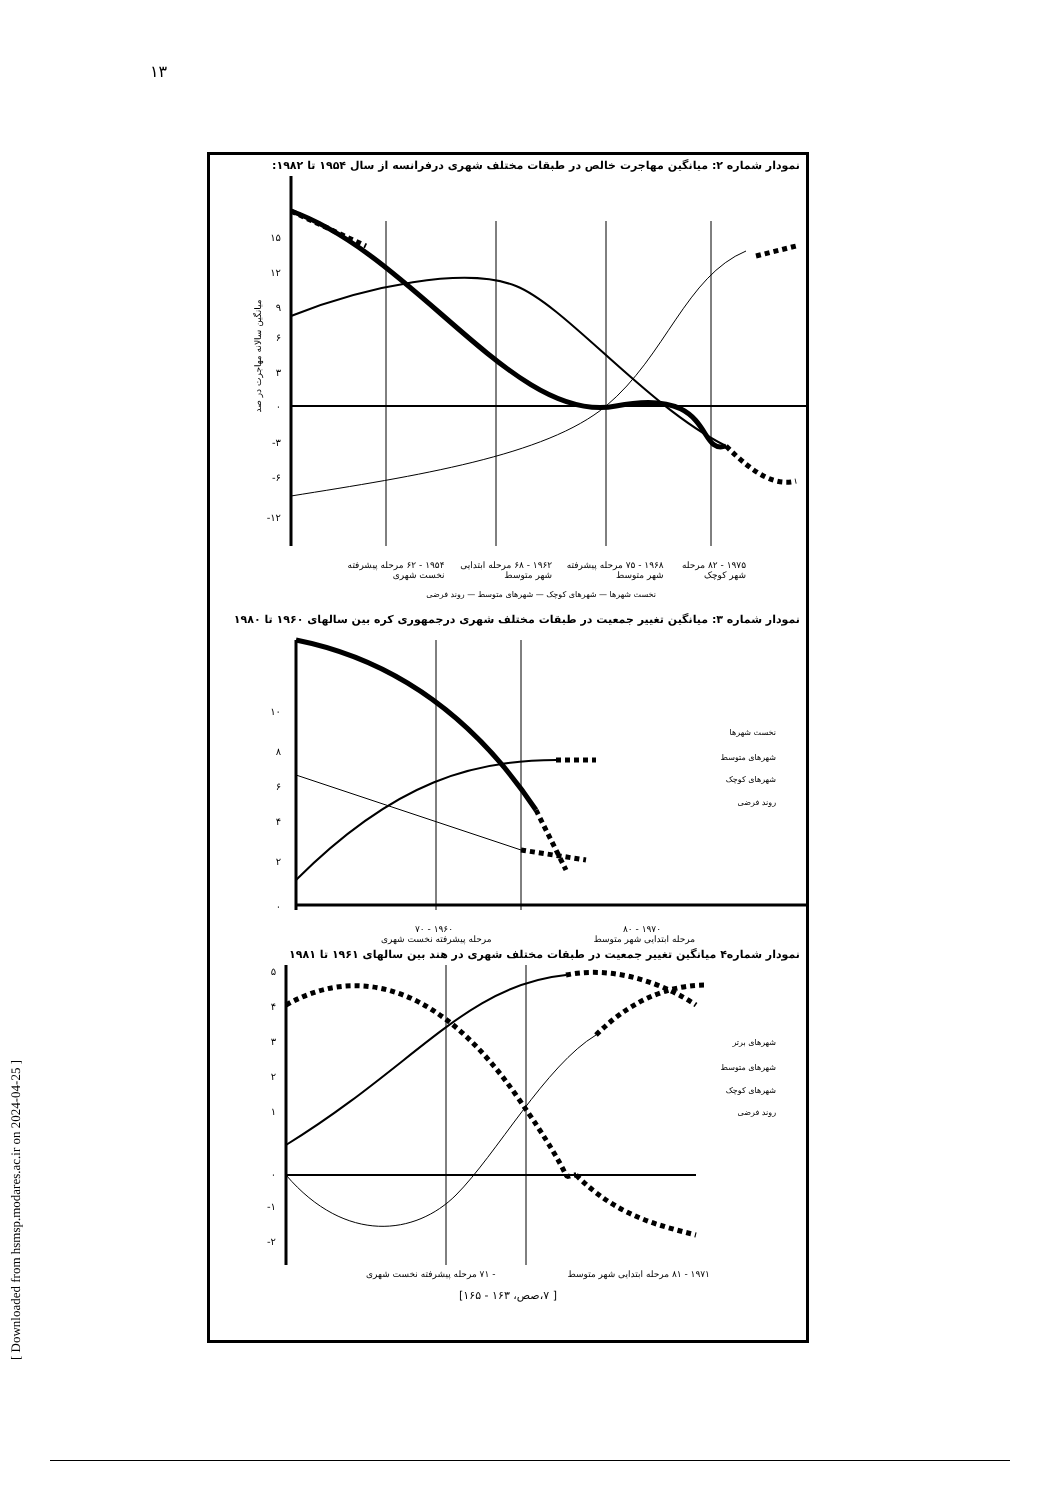۱۳
[ Downloaded from hsmsp.modares.ac.ir on 2024-04-25 ]
نمودار شماره ۲: میانگین مهاجرت خالص در طبقات مختلف شهری درفرانسه از سال ۱۹۵۴ تا ۱۹۸۲:
۱۵
۱۲
۹
۶
۳
۰
-۳
-۶
-۱۲
میانگین سالانه مهاجرت در صد
۱۹۷۵ - ۸۲ مرحله شهر کوچک ۱۹۶۸ - ۷۵ مرحله پیشرفته شهر متوسط ۱۹۶۲ - ۶۸ مرحله ابتدایی شهر متوسط ۱۹۵۴ - ۶۲ مرحله پیشرفته نخست شهری
نخست شهرها — شهرهای کوچک — شهرهای متوسط — روند فرضی
نمودار شماره ۳: میانگین تغییر جمعیت در طبقات مختلف شهری درجمهوری کره بین سالهای ۱۹۶۰ تا ۱۹۸۰
۱۰
۸
۶
۴
۲
۰
نخست شهرها
شهرهای متوسط
شهرهای کوچک
روند فرضی
۱۹۷۰ - ۸۰ ۱۹۶۰ - ۷۰
مرحله ابتدایی شهر متوسط مرحله پیشرفته نخست شهری
نمودار شماره۴ میانگین تغییر جمعیت در طبقات مختلف شهری در هند بین سالهای ۱۹۶۱ تا ۱۹۸۱
۵
۴
۳
۲
۱
۰
-۱
-۲
شهرهای برتر
شهرهای متوسط
شهرهای کوچک
روند فرضی
۱۹۷۱ - ۸۱ مرحله ابتدایی شهر متوسط - ۷۱ مرحله پیشرفته نخست شهری
[ ۷،صص، ۱۶۳ - ۱۶۵]